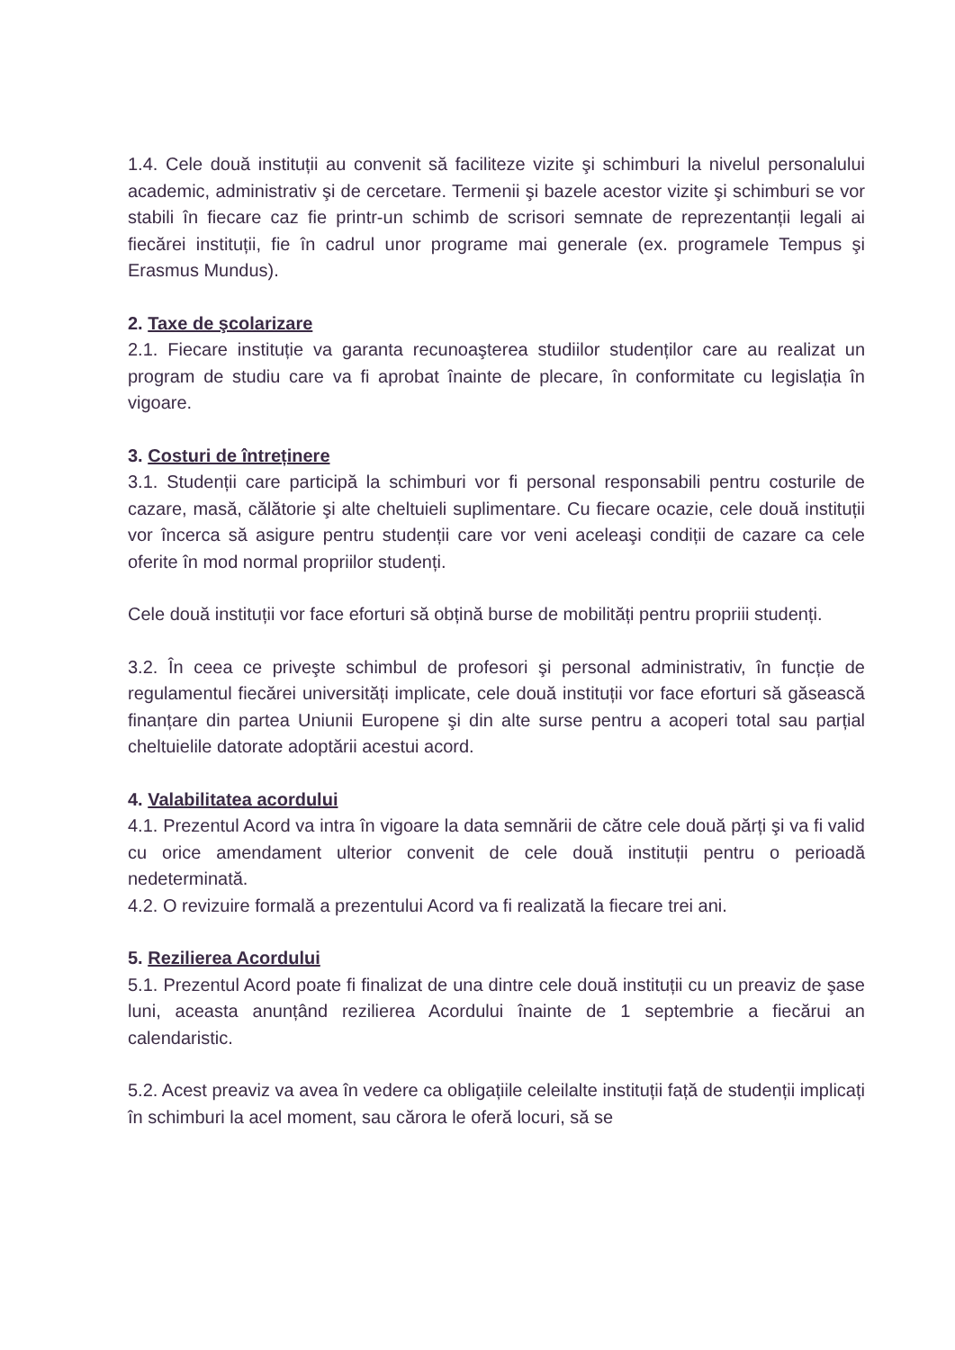1.4. Cele două instituții au convenit să faciliteze vizite şi schimburi la nivelul personalului academic, administrativ şi de cercetare. Termenii şi bazele acestor vizite şi schimburi se vor stabili în fiecare caz fie printr-un schimb de scrisori semnate de reprezentanții legali ai fiecărei instituții, fie în cadrul unor programe mai generale (ex. programele Tempus şi Erasmus Mundus).
2. Taxe de şcolarizare
2.1. Fiecare instituție va garanta recunoaşterea studiilor studenților care au realizat un program de studiu care va fi aprobat înainte de plecare, în conformitate cu legislația în vigoare.
3. Costuri de întreținere
3.1. Studenții care participă la schimburi vor fi personal responsabili pentru costurile de cazare, masă, călătorie şi alte cheltuieli suplimentare. Cu fiecare ocazie, cele două instituții vor încerca să asigure pentru studenții care vor veni aceleaşi condiții de cazare ca cele oferite în mod normal propriilor studenți.
Cele două instituții vor face eforturi să obțină burse de mobilități pentru propriii studenți.
3.2. În ceea ce priveşte schimbul de profesori şi personal administrativ, în funcție de regulamentul fiecărei universități implicate, cele două instituții vor face eforturi să găsească finanțare din partea Uniunii Europene şi din alte surse pentru a acoperi total sau parțial cheltuielile datorate adoptării acestui acord.
4. Valabilitatea acordului
4.1. Prezentul Acord va intra în vigoare la data semnării de către cele două părți şi va fi valid cu orice amendament ulterior convenit de cele două instituții pentru o perioadă nedeterminată.
4.2. O revizuire formală a prezentului Acord va fi realizată la fiecare trei ani.
5. Rezilierea Acordului
5.1. Prezentul Acord poate fi finalizat de una dintre cele două instituții cu un preaviz de şase luni, aceasta anunțând rezilierea Acordului înainte de 1 septembrie a fiecărui an calendaristic.
5.2. Acest preaviz va avea în vedere ca obligațiile celeilalte instituții față de studenții implicați în schimburi la acel moment, sau cărora le oferă locuri, să se